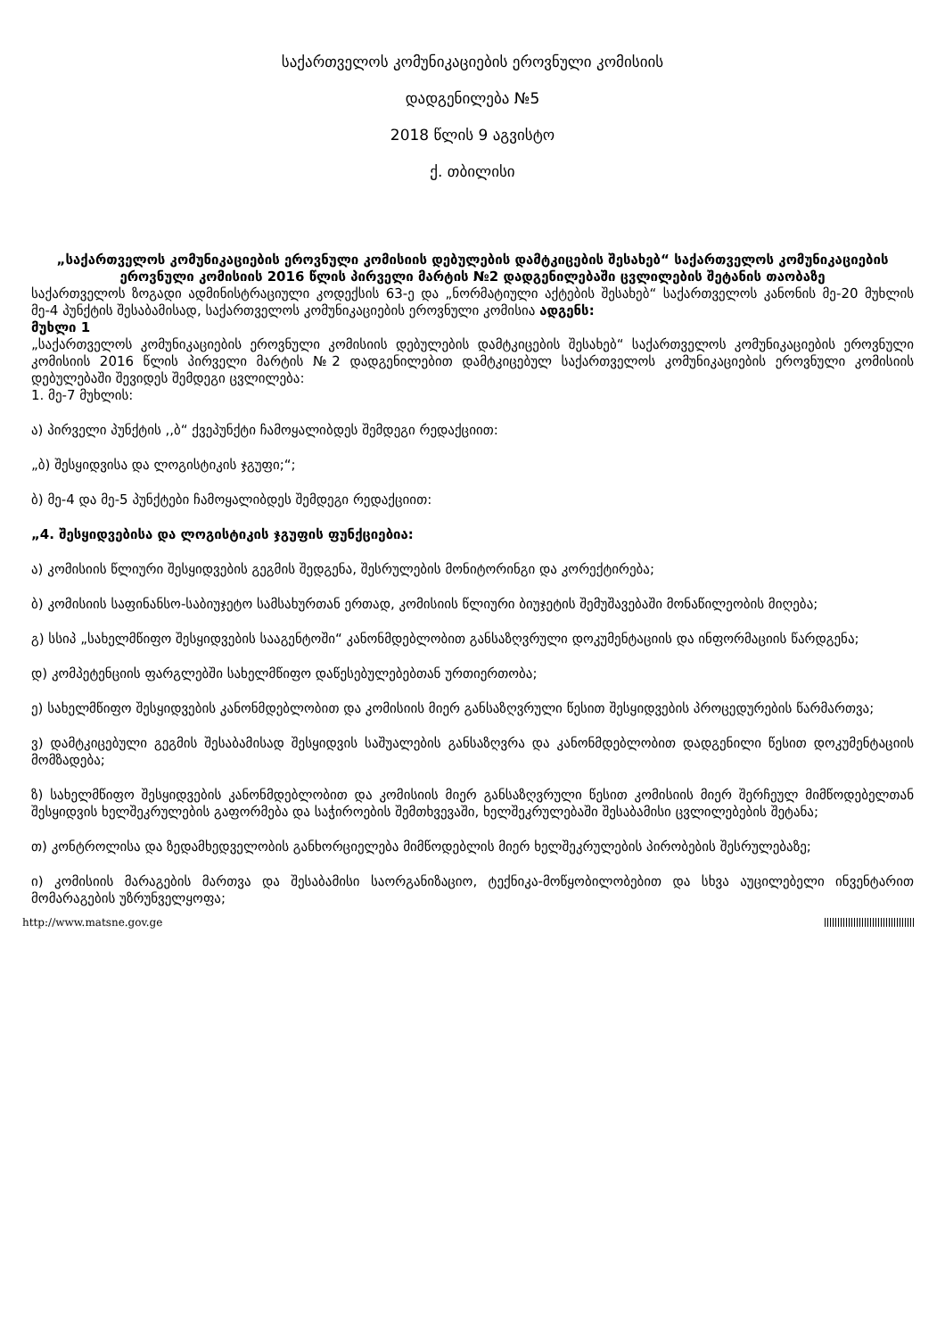საქართველოს კომუნიკაციების ეროვნული კომისიის
დადგენილება №5
2018 წლის 9 აგვისტო
ქ. თბილისი
„საქართველოს კომუნიკაციების ეროვნული კომისიის დებულების დამტკიცების შესახებ“ საქართველოს კომუნიკაციების ეროვნული კომისიის 2016 წლის პირველი მარტის №2 დადგენილებაში ცვლილების შეტანის თაობაზე
საქართველოს ზოგადი ადმინისტრაციული კოდექსის 63-ე და „ნორმატიული აქტების შესახებ“ საქართველოს კანონის მე-20 მუხლის მე-4 პუნქტის შესაბამისად, საქართველოს კომუნიკაციების ეროვნული კომისია ადგენს:
მუხლი 1
„საქართველოს კომუნიკაციების ეროვნული კომისიის დებულების დამტკიცების შესახებ“ საქართველოს კომუნიკაციების ეროვნული კომისიის 2016 წლის პირველი მარტის №2 დადგენილებით დამტკიცებულ საქართველოს კომუნიკაციების ეროვნული კომისიის დებულებაში შევიდეს შემდეგი ცვლილება:
1. მე-7 მუხლის:
ა) პირველი პუნქტის ,,ბ“ ქვეპუნქტი ჩამოყალიბდეს შემდეგი რედაქციით:
„ბ) შესყიდვისა და ლოგისტიკის ჯგუფი;“;
ბ) მე-4 და მე-5 პუნქტები ჩამოყალიბდეს შემდეგი რედაქციით:
„4. შესყიდვებისა და ლოგისტიკის ჯგუფის ფუნქციებია:
ა) კომისიის წლიური შესყიდვების გეგმის შედგენა, შესრულების მონიტორინგი და კორექტირება;
ბ) კომისიის საფინანსო-საბიუჯეტო სამსახურთან ერთად, კომისიის წლიური ბიუჯეტის შემუშავებაში მონაწილეობის მიღება;
გ) სსიპ „სახელმწიფო შესყიდვების სააგენტოში“ კანონმდებლობით განსაზღვრული დოკუმენტაციის და ინფორმაციის წარდგენა;
დ) კომპეტენციის ფარგლებში სახელმწიფო დაწესებულებებთან ურთიერთობა;
ე) სახელმწიფო შესყიდვების კანონმდებლობით და კომისიის მიერ განსაზღვრული წესით შესყიდვების პროცედურების წარმართვა;
ვ) დამტკიცებული გეგმის შესაბამისად შესყიდვის საშუალების განსაზღვრა და კანონმდებლობით დადგენილი წესით დოკუმენტაციის მომზადება;
ზ) სახელმწიფო შესყიდვების კანონმდებლობით და კომისიის მიერ განსაზღვრული წესით კომისიის მიერ შერჩეულ მიმწოდებელთან შესყიდვის ხელშეკრულების გაფორმება და საჭიროების შემთხვევაში, ხელშეკრულებაში შესაბამისი ცვლილებების შეტანა;
თ) კონტროლისა და ზედამხედველობის განხორციელება მიმწოდებლის მიერ ხელშეკრულების პირობების შესრულებაზე;
ი) კომისიის მარაგების მართვა და შესაბამისი საორგანიზაციო, ტექნიკა-მოწყობილობებით და სხვა აუცილებელი ინვენტარით მომარაგების უზრუნველყოფა;
http://www.matsne.gov.ge